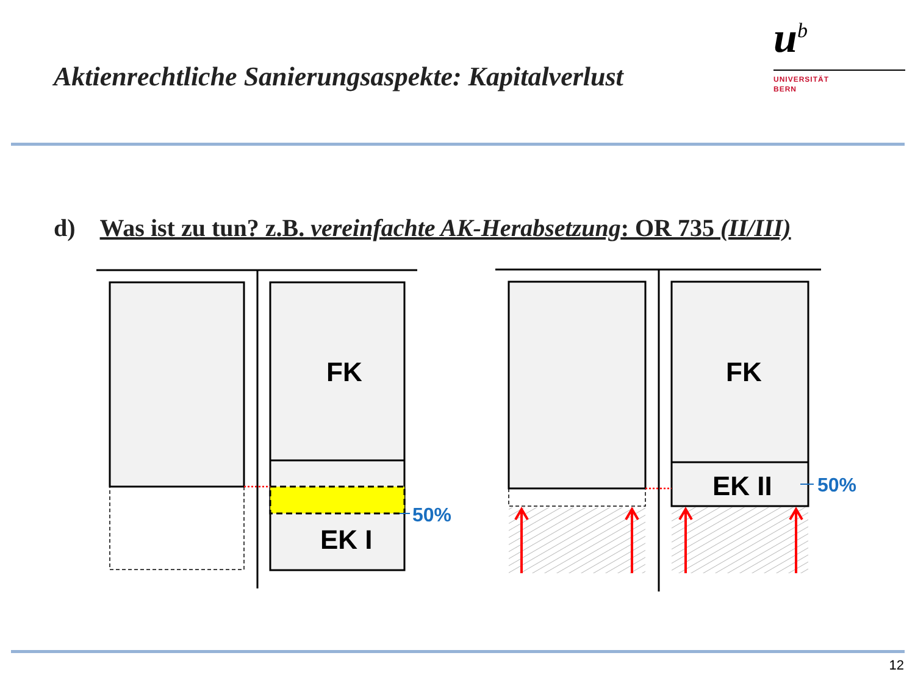Aktienrechtliche Sanierungsaspekte: Kapitalverlust
u<sup>b</sup>
UNIVERSITÄT
BERN
d) Was ist zu tun? z.B. vereinfachte AK-Herabsetzung: OR 735 (II/III)
FK
EK I
FK
EK II
50%
50%
12